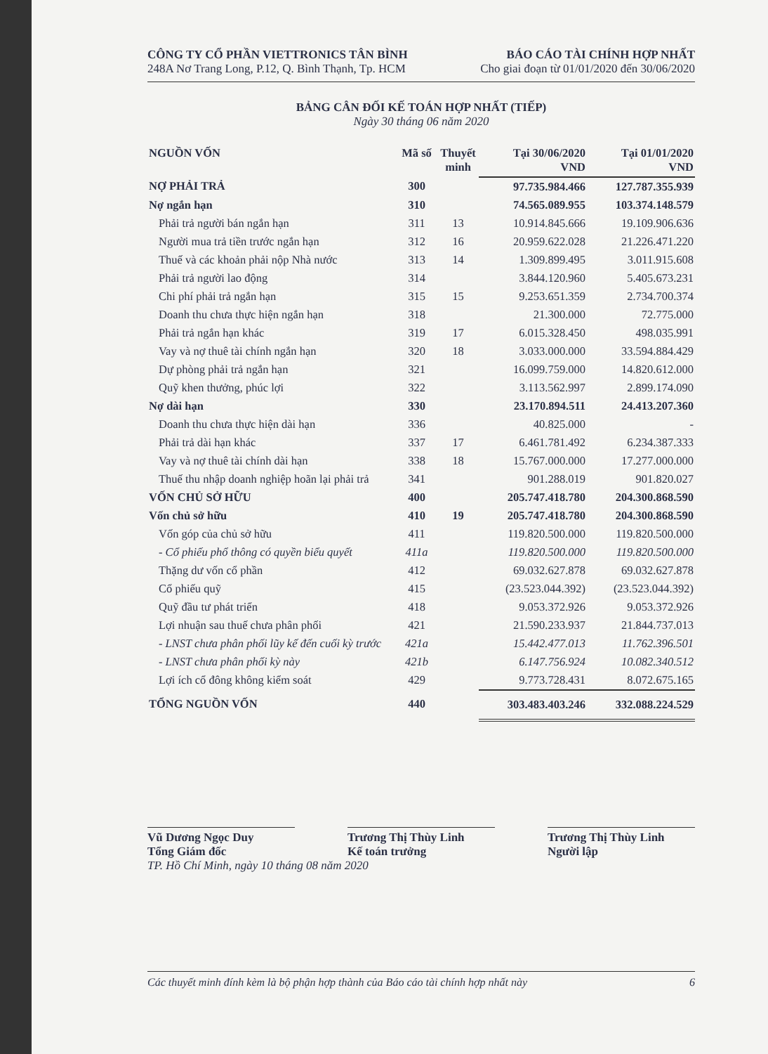CÔNG TY CỔ PHẦN VIETTRONICS TÂN BÌNH
248A Nơ Trang Long, P.12, Q. Bình Thạnh, Tp. HCM
BÁO CÁO TÀI CHÍNH HỢP NHẤT
Cho giai đoạn từ 01/01/2020 đến 30/06/2020
BẢNG CÂN ĐỐI KẾ TOÁN HỢP NHẤT (TIẾP)
Ngày 30 tháng 06 năm 2020
| NGUỒN VỐN | Mã số | Thuyết minh | Tại 30/06/2020 VND | Tại 01/01/2020 VND |
| --- | --- | --- | --- | --- |
| NỢ PHẢI TRẢ | 300 | | 97.735.984.466 | 127.787.355.939 |
| Nợ ngắn hạn | 310 | | 74.565.089.955 | 103.374.148.579 |
| Phải trả người bán ngắn hạn | 311 | 13 | 10.914.845.666 | 19.109.906.636 |
| Người mua trả tiền trước ngắn hạn | 312 | 16 | 20.959.622.028 | 21.226.471.220 |
| Thuế và các khoản phải nộp Nhà nước | 313 | 14 | 1.309.899.495 | 3.011.915.608 |
| Phải trả người lao động | 314 | | 3.844.120.960 | 5.405.673.231 |
| Chi phí phải trả ngắn hạn | 315 | 15 | 9.253.651.359 | 2.734.700.374 |
| Doanh thu chưa thực hiện ngắn hạn | 318 | | 21.300.000 | 72.775.000 |
| Phải trả ngắn hạn khác | 319 | 17 | 6.015.328.450 | 498.035.991 |
| Vay và nợ thuê tài chính ngắn hạn | 320 | 18 | 3.033.000.000 | 33.594.884.429 |
| Dự phòng phải trả ngắn hạn | 321 | | 16.099.759.000 | 14.820.612.000 |
| Quỹ khen thưởng, phúc lợi | 322 | | 3.113.562.997 | 2.899.174.090 |
| Nợ dài hạn | 330 | | 23.170.894.511 | 24.413.207.360 |
| Doanh thu chưa thực hiện dài hạn | 336 | | 40.825.000 | - |
| Phải trả dài hạn khác | 337 | 17 | 6.461.781.492 | 6.234.387.333 |
| Vay và nợ thuê tài chính dài hạn | 338 | 18 | 15.767.000.000 | 17.277.000.000 |
| Thuế thu nhập doanh nghiệp hoãn lại phải trả | 341 | | 901.288.019 | 901.820.027 |
| VỐN CHỦ SỞ HỮU | 400 | | 205.747.418.780 | 204.300.868.590 |
| Vốn chủ sở hữu | 410 | 19 | 205.747.418.780 | 204.300.868.590 |
| Vốn góp của chủ sở hữu | 411 | | 119.820.500.000 | 119.820.500.000 |
| - Cổ phiếu phổ thông có quyền biểu quyết | 411a | | 119.820.500.000 | 119.820.500.000 |
| Thặng dư vốn cổ phần | 412 | | 69.032.627.878 | 69.032.627.878 |
| Cổ phiếu quỹ | 415 | | (23.523.044.392) | (23.523.044.392) |
| Quỹ đầu tư phát triển | 418 | | 9.053.372.926 | 9.053.372.926 |
| Lợi nhuận sau thuế chưa phân phối | 421 | | 21.590.233.937 | 21.844.737.013 |
| - LNST chưa phân phối lũy kế đến cuối kỳ trước | 421a | | 15.442.477.013 | 11.762.396.501 |
| - LNST chưa phân phối kỳ này | 421b | | 6.147.756.924 | 10.082.340.512 |
| Lợi ích cổ đông không kiểm soát | 429 | | 9.773.728.431 | 8.072.675.165 |
| TỔNG NGUỒN VỐN | 440 | | 303.483.403.246 | 332.088.224.529 |
Vũ Dương Ngọc Duy
Tổng Giám đốc
Trương Thị Thùy Linh
Kế toán trưởng
Trương Thị Thùy Linh
Người lập
TP. Hồ Chí Minh, ngày 10 tháng 08 năm 2020
Các thuyết minh đính kèm là bộ phận hợp thành của Báo cáo tài chính hợp nhất này 6